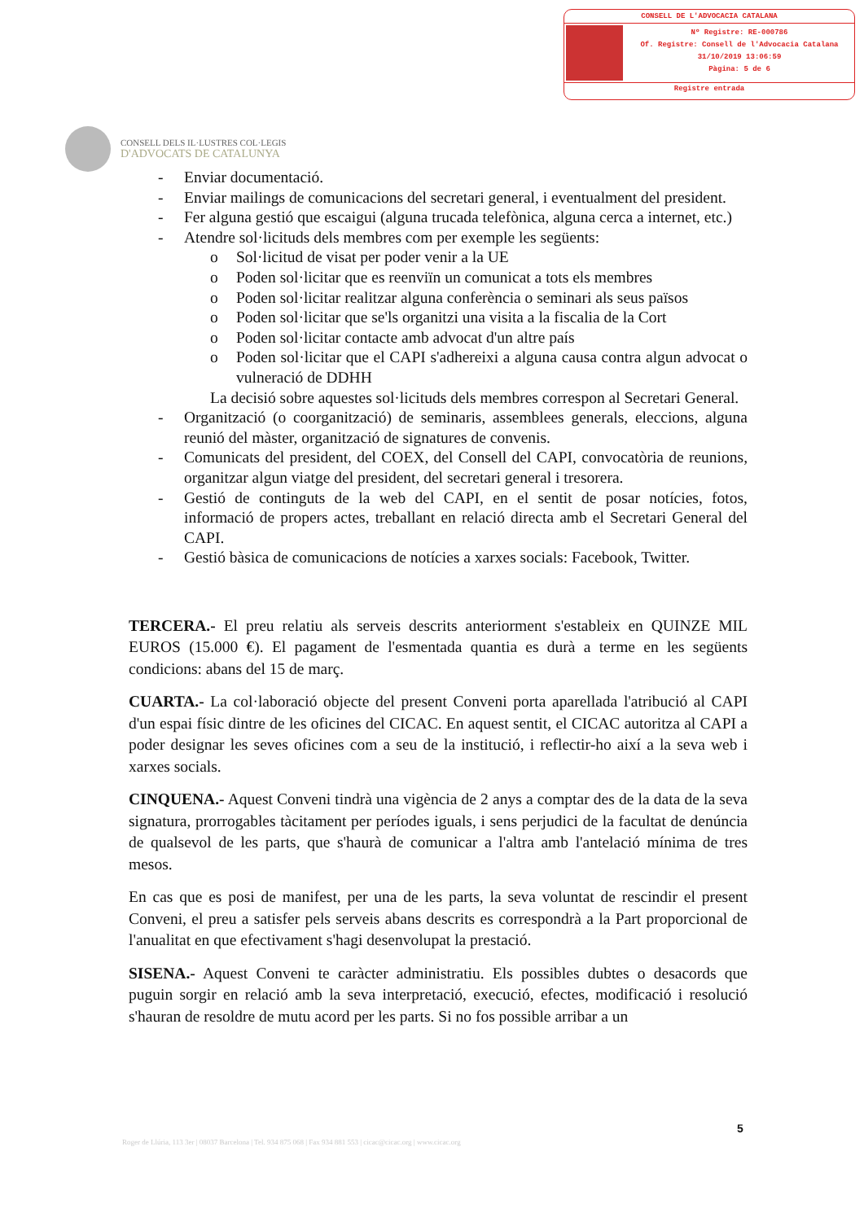CONSELL DE L'ADVOCACIA CATALANA
Nº Registre: RE-000786
Of. Registre: Consell de l'Advocacia Catalana
31/10/2019 13:06:59
Pàgina: 5 de 6
Registre entrada
CONSELL DELS IL·LUSTRES COL·LEGIS
D'ADVOCATS DE CATALUNYA
- Enviar documentació.
- Enviar mailings de comunicacions del secretari general, i eventualment del president.
- Fer alguna gestió que escaigui (alguna trucada telefònica, alguna cerca a internet, etc.)
- Atendre sol·licituds dels membres com per exemple les següents:
o Sol·licitud de visat per poder venir a la UE
o Poden sol·licitar que es reenviïn un comunicat a tots els membres
o Poden sol·licitar realitzar alguna conferència o seminari als seus països
o Poden sol·licitar que se'ls organitzi una visita a la fiscalia de la Cort
o Poden sol·licitar contacte amb advocat d'un altre país
o Poden sol·licitar que el CAPI s'adhereixi a alguna causa contra algun advocat o vulneració de DDHH
La decisió sobre aquestes sol·licituds dels membres correspon al Secretari General.
- Organització (o coorganització) de seminaris, assemblees generals, eleccions, alguna reunió del màster, organització de signatures de convenis.
- Comunicats del president, del COEX, del Consell del CAPI, convocatòria de reunions, organitzar algun viatge del president, del secretari general i tresorera.
- Gestió de continguts de la web del CAPI, en el sentit de posar notícies, fotos, informació de propers actes, treballant en relació directa amb el Secretari General del CAPI.
- Gestió bàsica de comunicacions de notícies a xarxes socials: Facebook, Twitter.
TERCERA.- El preu relatiu als serveis descrits anteriorment s'estableix en QUINZE MIL EUROS (15.000 €). El pagament de l'esmentada quantia es durà a terme en les següents condicions: abans del 15 de març.
CUARTA.- La col·laboració objecte del present Conveni porta aparellada l'atribució al CAPI d'un espai físic dintre de les oficines del CICAC. En aquest sentit, el CICAC autoritza al CAPI a poder designar les seves oficines com a seu de la institució, i reflectir-ho així a la seva web i xarxes socials.
CINQUENA.- Aquest Conveni tindrà una vigència de 2 anys a comptar des de la data de la seva signatura, prorrogables tàcitament per períodes iguals, i sens perjudici de la facultat de denúncia de qualsevol de les parts, que s'haurà de comunicar a l'altra amb l'antelació mínima de tres mesos.
En cas que es posi de manifest, per una de les parts, la seva voluntat de rescindir el present Conveni, el preu a satisfer pels serveis abans descrits es correspondrà a la Part proporcional de l'anualitat en que efectivament s'hagi desenvolupat la prestació.
SISENA.- Aquest Conveni te caràcter administratiu. Els possibles dubtes o desacords que puguin sorgir en relació amb la seva interpretació, execució, efectes, modificació i resolució s'hauran de resoldre de mutu acord per les parts. Si no fos possible arribar a un
5
Roger de Llúria, 113 3er | 08037 Barcelona | Tel. 934 875 068 | Fax 934 881 553 | cicac@cicac.org | www.cicac.org